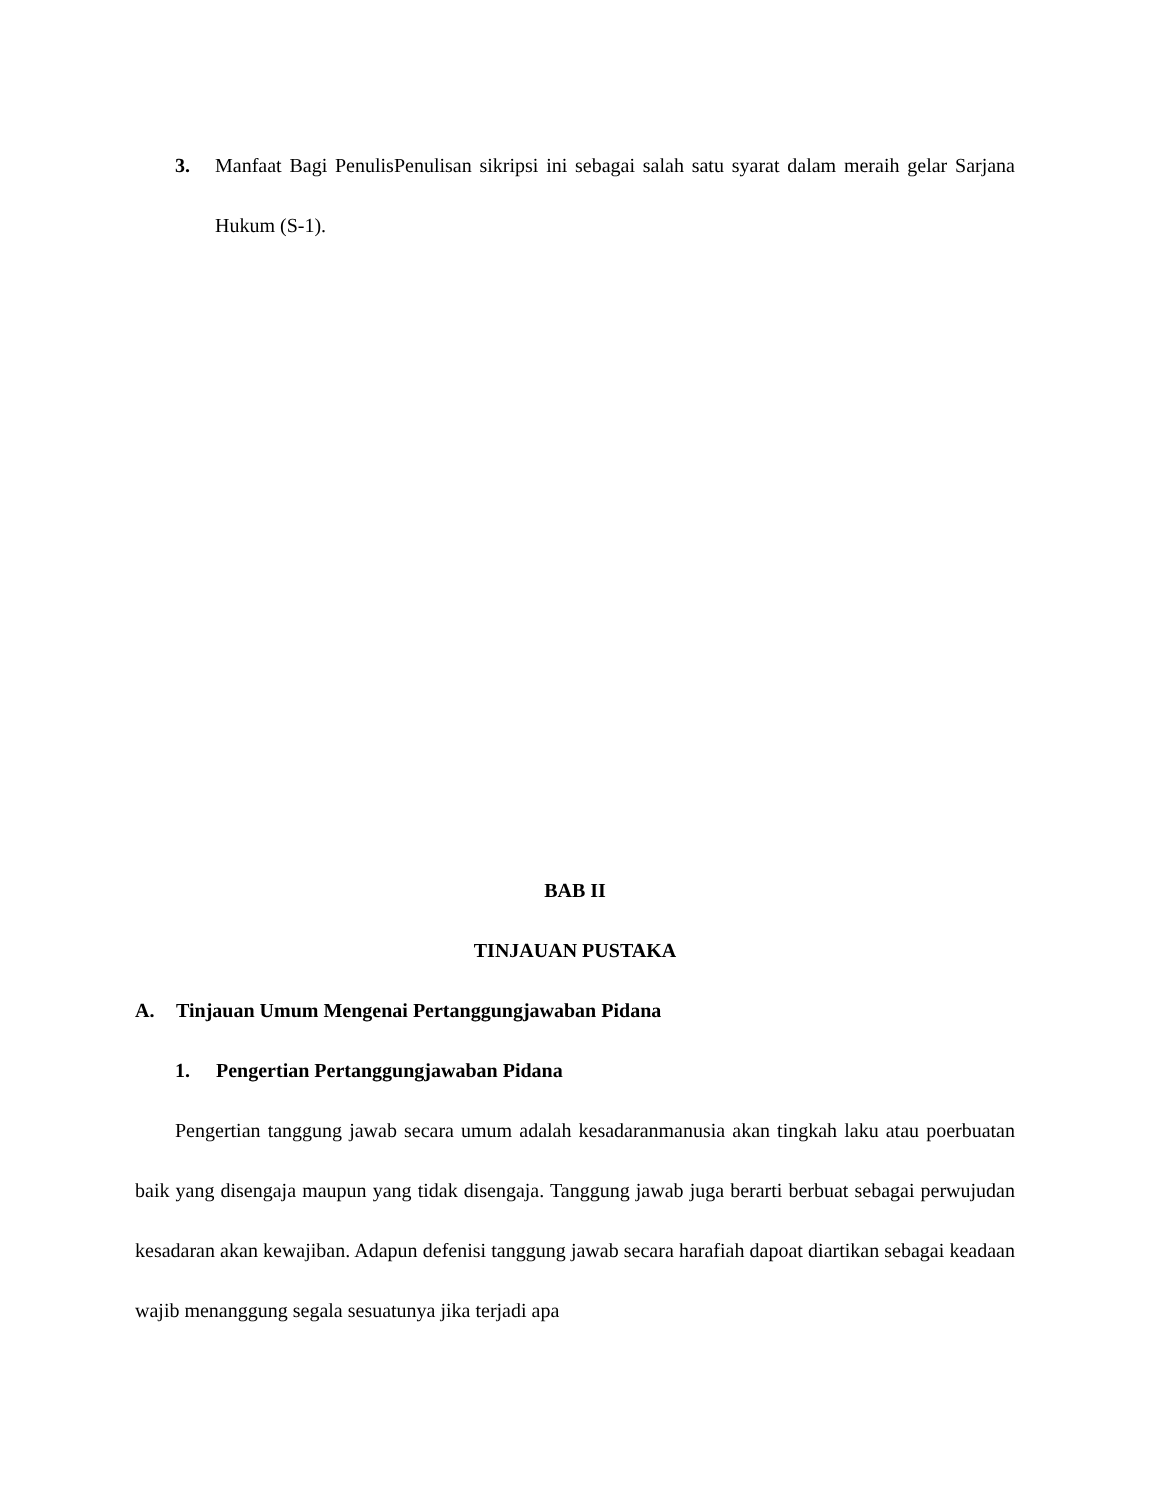3. Manfaat Bagi PenulisPenulisan sikripsi ini sebagai salah satu syarat dalam meraih gelar Sarjana Hukum (S-1).
BAB II
TINJAUAN PUSTAKA
A. Tinjauan Umum Mengenai Pertanggungjawaban Pidana
1. Pengertian Pertanggungjawaban Pidana
Pengertian tanggung jawab secara umum adalah kesadaranmanusia akan tingkah laku atau poerbuatan baik yang disengaja maupun yang tidak disengaja. Tanggung jawab juga berarti berbuat sebagai perwujudan kesadaran akan kewajiban. Adapun defenisi tanggung jawab secara harafiah dapoat diartikan sebagai keadaan wajib menanggung segala sesuatunya jika terjadi apa